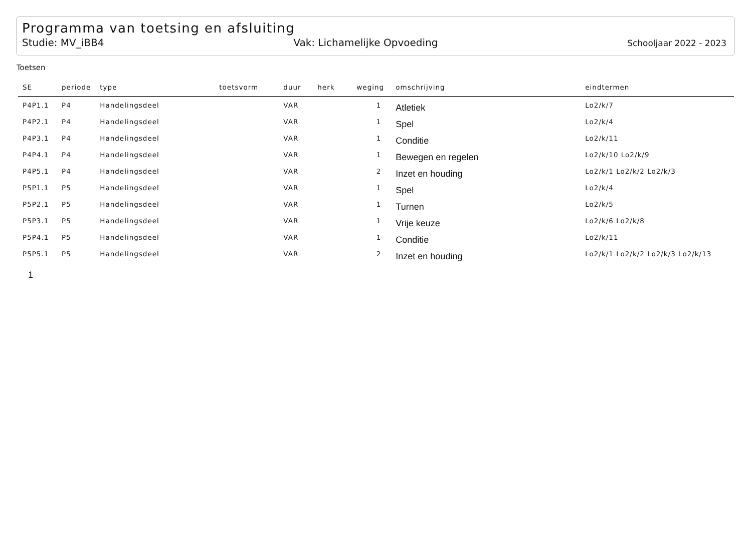Programma van toetsing en afsluiting
Studie: MV_iBB4 Vak: Lichamelijke Opvoeding Schooljaar 2022 - 2023
Toetsen
| SE | periode | type | toetsvorm | duur | herk | weging | omschrijving | eindtermen |
| --- | --- | --- | --- | --- | --- | --- | --- | --- |
| P4P1.1 | P4 | Handelingsdeel | | VAR | | 1 | Atletiek | Lo2/k/7 |
| P4P2.1 | P4 | Handelingsdeel | | VAR | | 1 | Spel | Lo2/k/4 |
| P4P3.1 | P4 | Handelingsdeel | | VAR | | 1 | Conditie | Lo2/k/11 |
| P4P4.1 | P4 | Handelingsdeel | | VAR | | 1 | Bewegen en regelen | Lo2/k/10 Lo2/k/9 |
| P4P5.1 | P4 | Handelingsdeel | | VAR | | 2 | Inzet en houding | Lo2/k/1 Lo2/k/2 Lo2/k/3 |
| P5P1.1 | P5 | Handelingsdeel | | VAR | | 1 | Spel | Lo2/k/4 |
| P5P2.1 | P5 | Handelingsdeel | | VAR | | 1 | Turnen | Lo2/k/5 |
| P5P3.1 | P5 | Handelingsdeel | | VAR | | 1 | Vrije keuze | Lo2/k/6 Lo2/k/8 |
| P5P4.1 | P5 | Handelingsdeel | | VAR | | 1 | Conditie | Lo2/k/11 |
| P5P5.1 | P5 | Handelingsdeel | | VAR | | 2 | Inzet en houding | Lo2/k/1 Lo2/k/2 Lo2/k/3 Lo2/k/13 |
1